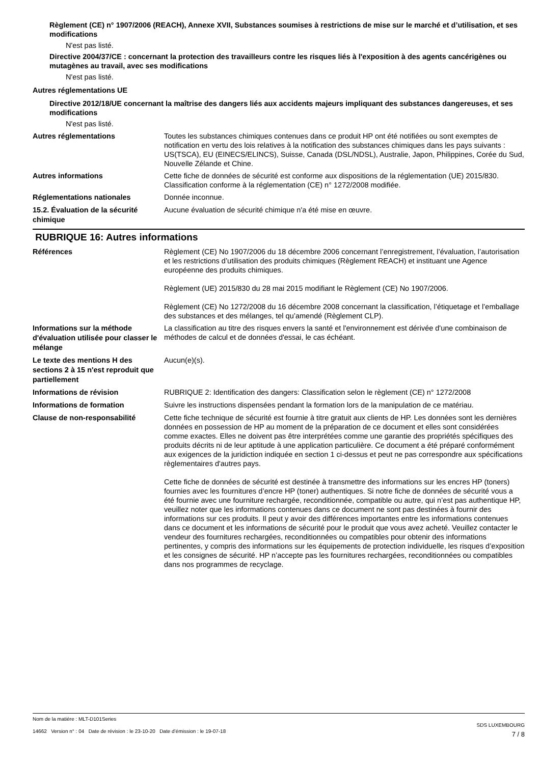Règlement (CE) n° 1907/2006 (REACH), Annexe XVII, Substances soumises à restrictions de mise sur le marché et d’utilisation, et ses modifications
N'est pas listé.
Directive 2004/37/CE : concernant la protection des travailleurs contre les risques liés à l'exposition à des agents cancérigènes ou mutagènes au travail, avec ses modifications
N'est pas listé.
Autres réglementations UE
Directive 2012/18/UE concernant la maîtrise des dangers liés aux accidents majeurs impliquant des substances dangereuses, et ses modifications
N'est pas listé.
Autres réglementations
Toutes les substances chimiques contenues dans ce produit HP ont été notifiées ou sont exemptes de notification en vertu des lois relatives à la notification des substances chimiques dans les pays suivants : US(TSCA), EU (EINECS/ELINCS), Suisse, Canada (DSL/NDSL), Australie, Japon, Philippines, Corée du Sud, Nouvelle Zélande et Chine.
Autres informations
Cette fiche de données de sécurité est conforme aux dispositions de la réglementation (UE) 2015/830. Classification conforme à la réglementation (CE) n° 1272/2008 modifiée.
Réglementations nationales
Donnée inconnue.
15.2. Évaluation de la sécurité chimique
Aucune évaluation de sécurité chimique n'a été mise en œuvre.
RUBRIQUE 16: Autres informations
Références
Règlement (CE) No 1907/2006 du 18 décembre 2006 concernant l’enregistrement, l’évaluation, l’autorisation et les restrictions d’utilisation des produits chimiques (Règlement REACH) et instituant une Agence européenne des produits chimiques.
Règlement (UE) 2015/830 du 28 mai 2015 modifiant le Règlement (CE) No 1907/2006.
Règlement (CE) No 1272/2008 du 16 décembre 2008 concernant la classification, l’étiquetage et l’emballage des substances et des mélanges, tel qu’amendé (Règlement CLP).
Informations sur la méthode d'évaluation utilisée pour classer le mélange
La classification au titre des risques envers la santé et l'environnement est dérivée d'une combinaison de méthodes de calcul et de données d'essai, le cas échéant.
Le texte des mentions H des sections 2 à 15 n'est reproduit que partiellement
Aucun(e)(s).
Informations de révision
RUBRIQUE 2: Identification des dangers: Classification selon le règlement (CE) n° 1272/2008
Informations de formation
Suivre les instructions dispensées pendant la formation lors de la manipulation de ce matériau.
Clause de non-responsabilité
Cette fiche technique de sécurité est fournie à titre gratuit aux clients de HP. Les données sont les dernières données en possession de HP au moment de la préparation de ce document et elles sont considérées comme exactes. Elles ne doivent pas être interprétées comme une garantie des propriétés spécifiques des produits décrits ni de leur aptitude à une application particulière. Ce document a été préparé conformément aux exigences de la juridiction indiquée en section 1 ci-dessus et peut ne pas correspondre aux spécifications règlementaires d'autres pays.
Cette fiche de données de sécurité est destinée à transmettre des informations sur les encres HP (toners) fournies avec les fournitures d’encre HP (toner) authentiques. Si notre fiche de données de sécurité vous a été fournie avec une fourniture rechargée, reconditionnée, compatible ou autre, qui n’est pas authentique HP, veuillez noter que les informations contenues dans ce document ne sont pas destinées à fournir des informations sur ces produits. Il peut y avoir des différences importantes entre les informations contenues dans ce document et les informations de sécurité pour le produit que vous avez acheté. Veuillez contacter le vendeur des fournitures rechargées, reconditionnées ou compatibles pour obtenir des informations pertinentes, y compris des informations sur les équipements de protection individuelle, les risques d’exposition et les consignes de sécurité. HP n’accepte pas les fournitures rechargées, reconditionnées ou compatibles dans nos programmes de recyclage.
Nom de la matière : MLT-D101Series
14662 Version n° : 04 Date de révision : le 23-10-20 Date d’émission : le 19-07-18
SDS LUXEMBOURG
7 / 8